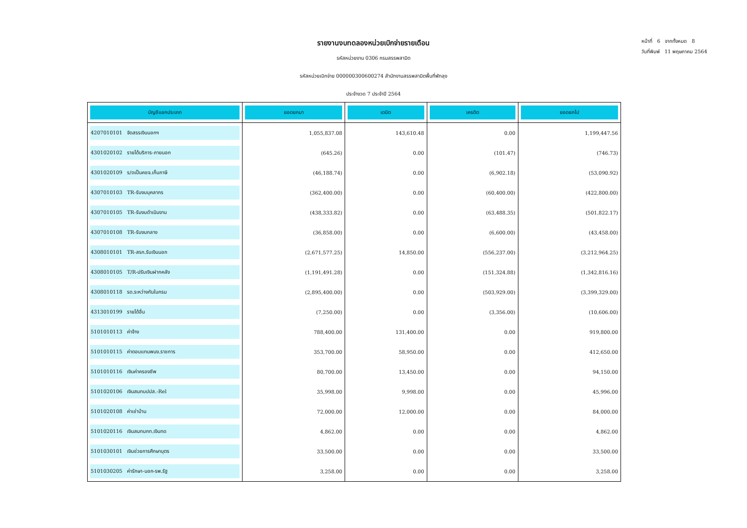รายงานงบทดลองหน่วยเบิกจ่ายรายเดือน
รหัสหน่วยงาน 0306 กรมสรรพสามิต
รหัสหน่วยเบิกจ่าย 000000300600274 สำนักงานสรรพสามิตพื้นที่พัทลุง
ประจำงวด 7 ประจำปี 2564
หน้าที่ 6 จากทั้งหมด 8
วันที่พิมพ์ 11 พฤษภาคม 2564
| บัญชีแยกประเภท | ยอดยกมา | เดบิต | เครดิต | ยอดยกไป |
| --- | --- | --- | --- | --- |
| 4207010101 จัดสรรเงินนอกฯ | 1,055,837.08 | 143,610.48 | 0.00 | 1,199,447.56 |
| 4301020102 รายได้บริการ-ภายนอก | (645.26) | 0.00 | (101.47) | (746.73) |
| 4301020109 ร/ดเป็นคชจ.เก็บภาษี | (46,188.74) | 0.00 | (6,902.18) | (53,090.92) |
| 4307010103 TR-รับงบบุคลากร | (362,400.00) | 0.00 | (60,400.00) | (422,800.00) |
| 4307010105 TR-รับงบดำเนินงาน | (438,333.82) | 0.00 | (63,488.35) | (501,822.17) |
| 4307010108 TR-รับงบกลาง | (36,858.00) | 0.00 | (6,600.00) | (43,458.00) |
| 4308010101 TR-สรก.รับเงินนอก | (2,671,577.25) | 14,850.00 | (556,237.00) | (3,212,964.25) |
| 4308010105 T/R-ปรับเงินฝากคลัง | (1,191,491.28) | 0.00 | (151,324.88) | (1,342,816.16) |
| 4308010118 รด.ระหว่างกันในกรม | (2,895,400.00) | 0.00 | (503,929.00) | (3,399,329.00) |
| 4313010199 รายได้อื่น | (7,250.00) | 0.00 | (3,356.00) | (10,606.00) |
| 5101010113 ค่าจ้าง | 788,400.00 | 131,400.00 | 0.00 | 919,800.00 |
| 5101010115 ค่าตอบแทนพนง.ราชการ | 353,700.00 | 58,950.00 | 0.00 | 412,650.00 |
| 5101010116 เงินค่าครองชีพ | 80,700.00 | 13,450.00 | 0.00 | 94,150.00 |
| 5101020106 เงินสมทบปปส.-Rel | 35,998.00 | 9,998.00 | 0.00 | 45,996.00 |
| 5101020108 ค่าเช่าบ้าน | 72,000.00 | 12,000.00 | 0.00 | 84,000.00 |
| 5101020116 เงินสมทบกท.เงินทด | 4,862.00 | 0.00 | 0.00 | 4,862.00 |
| 5101030101 เงินช่วยการศึกษาบุตร | 33,500.00 | 0.00 | 0.00 | 33,500.00 |
| 5101030205 ค่ารักษา-นอก-รพ.รัฐ | 3,258.00 | 0.00 | 0.00 | 3,258.00 |